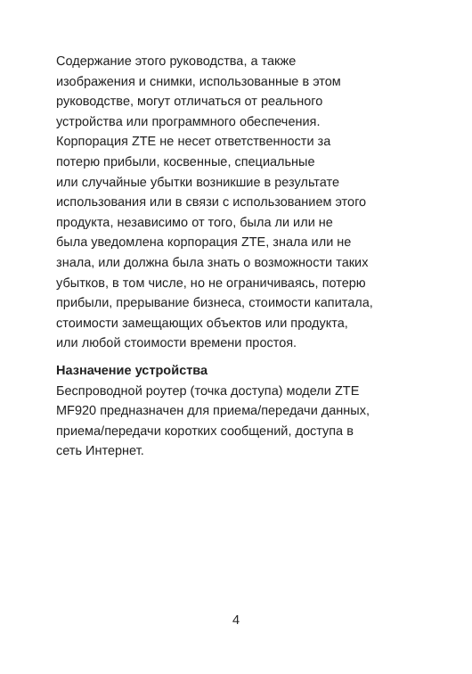Содержание этого руководства, а также
изображения и снимки, использованные в этом
руководстве, могут отличаться от реального
устройства или программного обеспечения.
Корпорация ZTE не несет ответственности за
потерю прибыли, косвенные, специальные
или случайные убытки возникшие в результате
использования или в связи с использованием этого
продукта, независимо от того, была ли или не
была уведомлена корпорация ZTE, знала или не
знала, или должна была знать о возможности таких
убытков, в том числе, но не ограничиваясь, потерю
прибыли, прерывание бизнеса, стоимости капитала,
стоимости замещающих объектов или продукта,
или любой стоимости времени простоя.
Назначение устройства
Беспроводной роутер (точка доступа) модели ZTE
MF920 предназначен для приема/передачи данных,
приема/передачи коротких сообщений, доступа в
сеть Интернет.
4